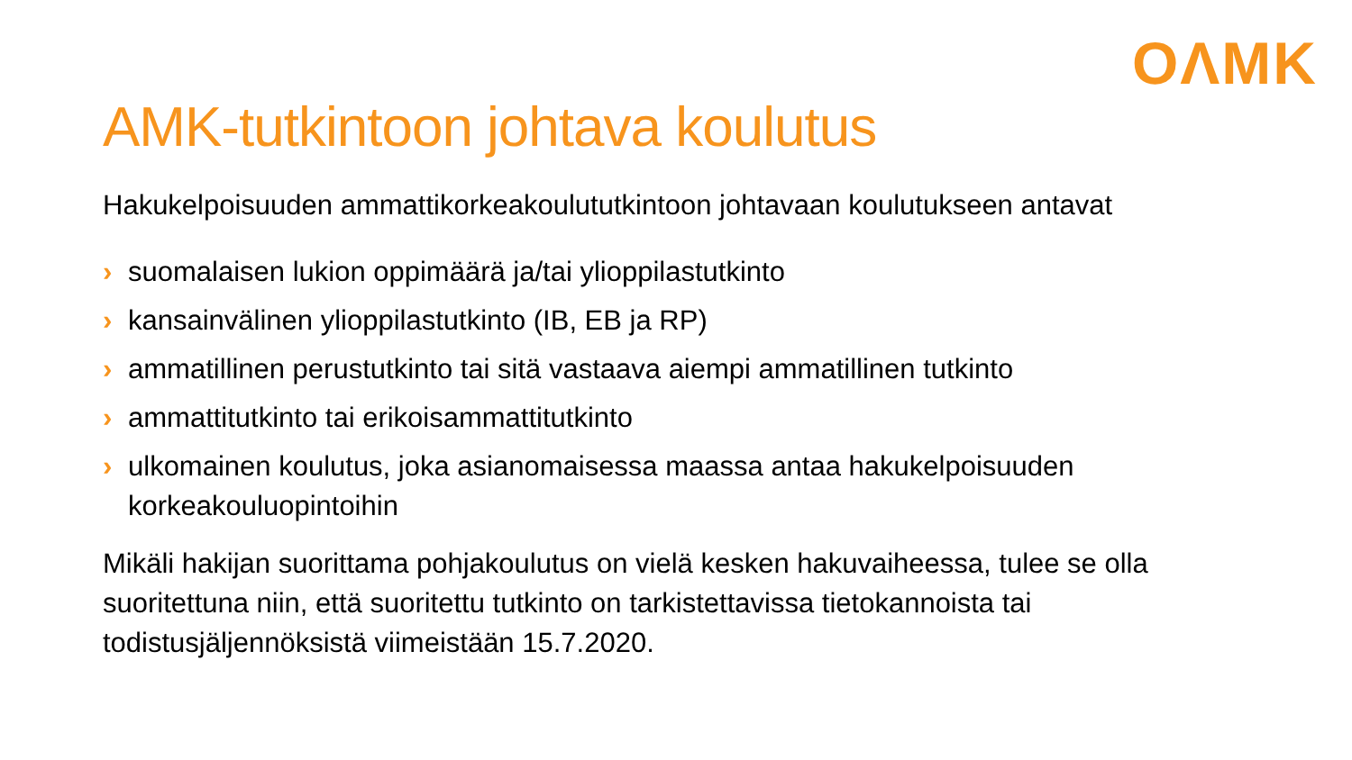OΛMK
AMK-tutkintoon johtava koulutus
Hakukelpoisuuden ammattikorkeakoulututkintoon johtavaan koulutukseen antavat
› suomalaisen lukion oppimäärä ja/tai ylioppilastutkinto
› kansainvälinen ylioppilastutkinto (IB, EB ja RP)
› ammatillinen perustutkinto tai sitä vastaava aiempi ammatillinen tutkinto
› ammattitutkinto tai erikoisammattitutkinto
› ulkomainen koulutus, joka asianomaisessa maassa antaa hakukelpoisuuden korkeakouluopintoihin
Mikäli hakijan suorittama pohjakoulutus on vielä kesken hakuvaiheessa, tulee se olla suoritettuna niin, että suoritettu tutkinto on tarkistettavissa tietokannoista tai todistusjäljennöksistä viimeistään 15.7.2020.